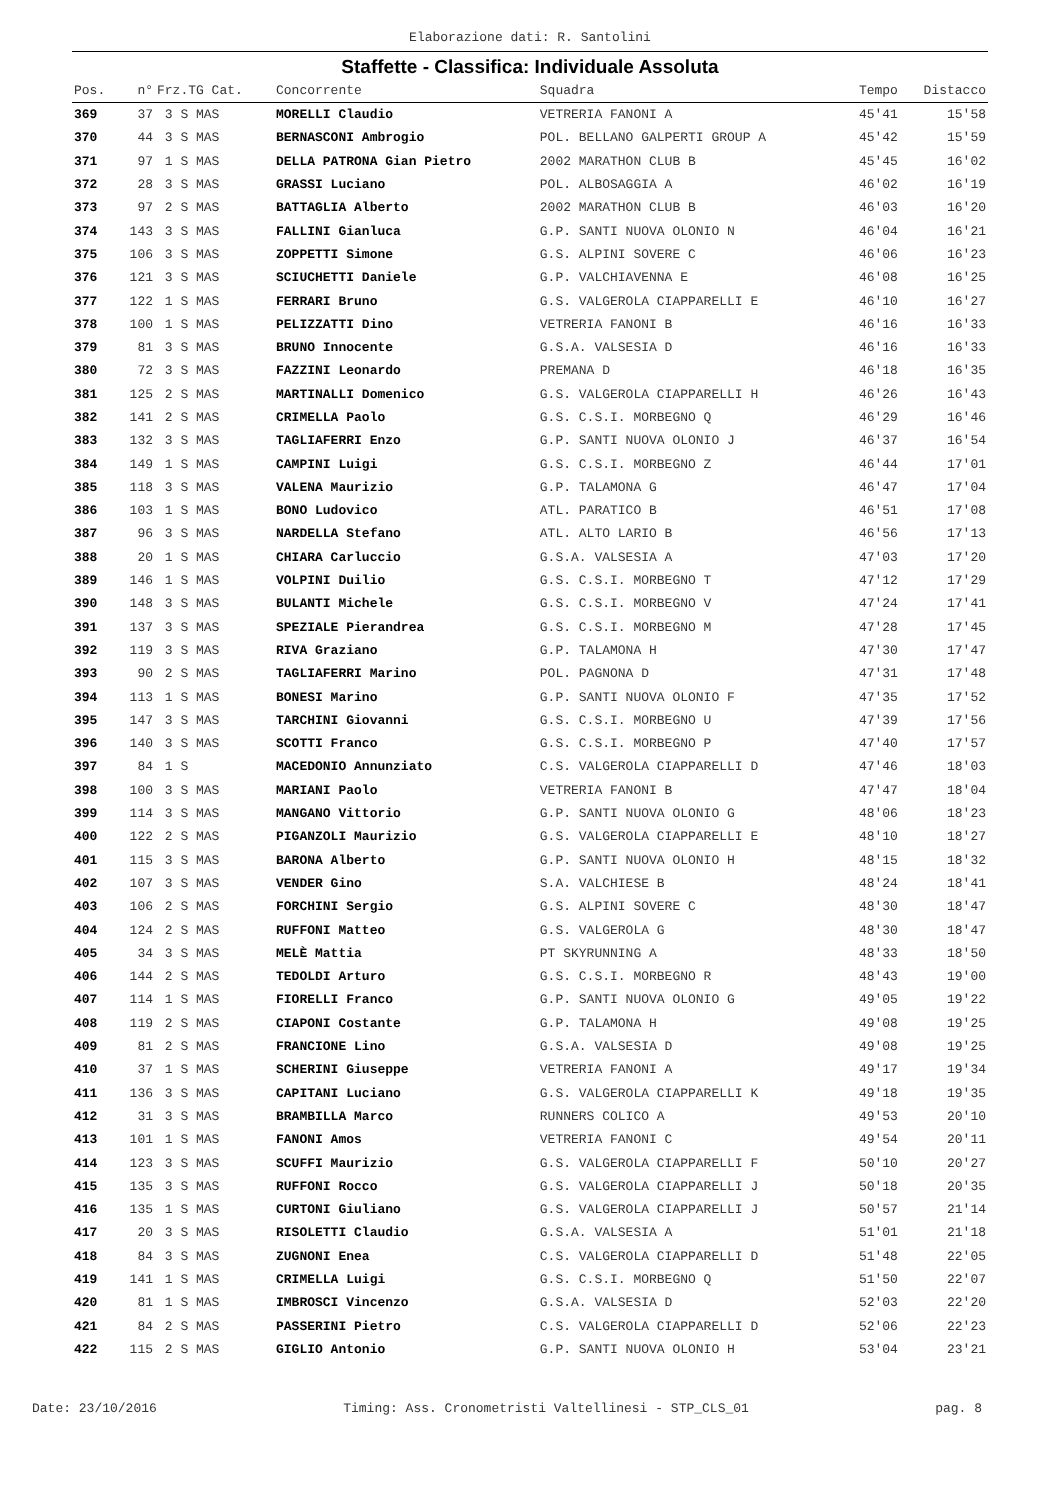Elaborazione dati: R. Santolini
Staffette - Classifica: Individuale Assoluta
| Pos. | n° | Frz.TG Cat. | Concorrente | Squadra | Tempo | Distacco |
| --- | --- | --- | --- | --- | --- | --- |
| 369 | 37 | 3 S MAS | MORELLI Claudio | VETRERIA FANONI A | 45'41 | 15'58 |
| 370 | 44 | 3 S MAS | BERNASCONI Ambrogio | POL. BELLANO GALPERTI GROUP A | 45'42 | 15'59 |
| 371 | 97 | 1 S MAS | DELLA PATRONA Gian Pietro | 2002 MARATHON CLUB B | 45'45 | 16'02 |
| 372 | 28 | 3 S MAS | GRASSI Luciano | POL. ALBOSAGGIA A | 46'02 | 16'19 |
| 373 | 97 | 2 S MAS | BATTAGLIA Alberto | 2002 MARATHON CLUB B | 46'03 | 16'20 |
| 374 | 143 | 3 S MAS | FALLINI Gianluca | G.P. SANTI NUOVA OLONIO N | 46'04 | 16'21 |
| 375 | 106 | 3 S MAS | ZOPPETTI Simone | G.S. ALPINI SOVERE C | 46'06 | 16'23 |
| 376 | 121 | 3 S MAS | SCIUCHETTI Daniele | G.P. VALCHIAVENNA E | 46'08 | 16'25 |
| 377 | 122 | 1 S MAS | FERRARI Bruno | G.S. VALGEROLA CIAPPARELLI E | 46'10 | 16'27 |
| 378 | 100 | 1 S MAS | PELIZZATTI Dino | VETRERIA FANONI B | 46'16 | 16'33 |
| 379 | 81 | 3 S MAS | BRUNO Innocente | G.S.A. VALSESIA D | 46'16 | 16'33 |
| 380 | 72 | 3 S MAS | FAZZINI Leonardo | PREMANA D | 46'18 | 16'35 |
| 381 | 125 | 2 S MAS | MARTINALLI Domenico | G.S. VALGEROLA CIAPPARELLI H | 46'26 | 16'43 |
| 382 | 141 | 2 S MAS | CRIMELLA Paolo | G.S. C.S.I. MORBEGNO Q | 46'29 | 16'46 |
| 383 | 132 | 3 S MAS | TAGLIAFERRI Enzo | G.P. SANTI NUOVA OLONIO J | 46'37 | 16'54 |
| 384 | 149 | 1 S MAS | CAMPINI Luigi | G.S. C.S.I. MORBEGNO Z | 46'44 | 17'01 |
| 385 | 118 | 3 S MAS | VALENA Maurizio | G.P. TALAMONA G | 46'47 | 17'04 |
| 386 | 103 | 1 S MAS | BONO Ludovico | ATL. PARATICO B | 46'51 | 17'08 |
| 387 | 96 | 3 S MAS | NARDELLA Stefano | ATL. ALTO LARIO B | 46'56 | 17'13 |
| 388 | 20 | 1 S MAS | CHIARA Carluccio | G.S.A. VALSESIA A | 47'03 | 17'20 |
| 389 | 146 | 1 S MAS | VOLPINI Duilio | G.S. C.S.I. MORBEGNO T | 47'12 | 17'29 |
| 390 | 148 | 3 S MAS | BULANTI Michele | G.S. C.S.I. MORBEGNO V | 47'24 | 17'41 |
| 391 | 137 | 3 S MAS | SPEZIALE Pierandrea | G.S. C.S.I. MORBEGNO M | 47'28 | 17'45 |
| 392 | 119 | 3 S MAS | RIVA Graziano | G.P. TALAMONA H | 47'30 | 17'47 |
| 393 | 90 | 2 S MAS | TAGLIAFERRI Marino | POL. PAGNONA D | 47'31 | 17'48 |
| 394 | 113 | 1 S MAS | BONESI Marino | G.P. SANTI NUOVA OLONIO F | 47'35 | 17'52 |
| 395 | 147 | 3 S MAS | TARCHINI Giovanni | G.S. C.S.I. MORBEGNO U | 47'39 | 17'56 |
| 396 | 140 | 3 S MAS | SCOTTI Franco | G.S. C.S.I. MORBEGNO P | 47'40 | 17'57 |
| 397 | 84 | 1 S | MACEDONIO Annunziato | C.S. VALGEROLA CIAPPARELLI D | 47'46 | 18'03 |
| 398 | 100 | 3 S MAS | MARIANI Paolo | VETRERIA FANONI B | 47'47 | 18'04 |
| 399 | 114 | 3 S MAS | MANGANO Vittorio | G.P. SANTI NUOVA OLONIO G | 48'06 | 18'23 |
| 400 | 122 | 2 S MAS | PIGANZOLI Maurizio | G.S. VALGEROLA CIAPPARELLI E | 48'10 | 18'27 |
| 401 | 115 | 3 S MAS | BARONA Alberto | G.P. SANTI NUOVA OLONIO H | 48'15 | 18'32 |
| 402 | 107 | 3 S MAS | VENDER Gino | S.A. VALCHIESE B | 48'24 | 18'41 |
| 403 | 106 | 2 S MAS | FORCHINI Sergio | G.S. ALPINI SOVERE C | 48'30 | 18'47 |
| 404 | 124 | 2 S MAS | RUFFONI Matteo | G.S. VALGEROLA G | 48'30 | 18'47 |
| 405 | 34 | 3 S MAS | MELÈ Mattia | PT SKYRUNNING A | 48'33 | 18'50 |
| 406 | 144 | 2 S MAS | TEDOLDI Arturo | G.S. C.S.I. MORBEGNO R | 48'43 | 19'00 |
| 407 | 114 | 1 S MAS | FIORELLI Franco | G.P. SANTI NUOVA OLONIO G | 49'05 | 19'22 |
| 408 | 119 | 2 S MAS | CIAPONI Costante | G.P. TALAMONA H | 49'08 | 19'25 |
| 409 | 81 | 2 S MAS | FRANCIONE Lino | G.S.A. VALSESIA D | 49'08 | 19'25 |
| 410 | 37 | 1 S MAS | SCHERINI Giuseppe | VETRERIA FANONI A | 49'17 | 19'34 |
| 411 | 136 | 3 S MAS | CAPITANI Luciano | G.S. VALGEROLA CIAPPARELLI K | 49'18 | 19'35 |
| 412 | 31 | 3 S MAS | BRAMBILLA Marco | RUNNERS COLICO A | 49'53 | 20'10 |
| 413 | 101 | 1 S MAS | FANONI Amos | VETRERIA FANONI C | 49'54 | 20'11 |
| 414 | 123 | 3 S MAS | SCUFFI Maurizio | G.S. VALGEROLA CIAPPARELLI F | 50'10 | 20'27 |
| 415 | 135 | 3 S MAS | RUFFONI Rocco | G.S. VALGEROLA CIAPPARELLI J | 50'18 | 20'35 |
| 416 | 135 | 1 S MAS | CURTONI Giuliano | G.S. VALGEROLA CIAPPARELLI J | 50'57 | 21'14 |
| 417 | 20 | 3 S MAS | RISOLETTI Claudio | G.S.A. VALSESIA A | 51'01 | 21'18 |
| 418 | 84 | 3 S MAS | ZUGNONI Enea | C.S. VALGEROLA CIAPPARELLI D | 51'48 | 22'05 |
| 419 | 141 | 1 S MAS | CRIMELLA Luigi | G.S. C.S.I. MORBEGNO Q | 51'50 | 22'07 |
| 420 | 81 | 1 S MAS | IMBROSCI Vincenzo | G.S.A. VALSESIA D | 52'03 | 22'20 |
| 421 | 84 | 2 S MAS | PASSERINI Pietro | C.S. VALGEROLA CIAPPARELLI D | 52'06 | 22'23 |
| 422 | 115 | 2 S MAS | GIGLIO Antonio | G.P. SANTI NUOVA OLONIO H | 53'04 | 23'21 |
Date: 23/10/2016 Timing: Ass. Cronometristi Valtellinesi - STP_CLS_01 pag. 8